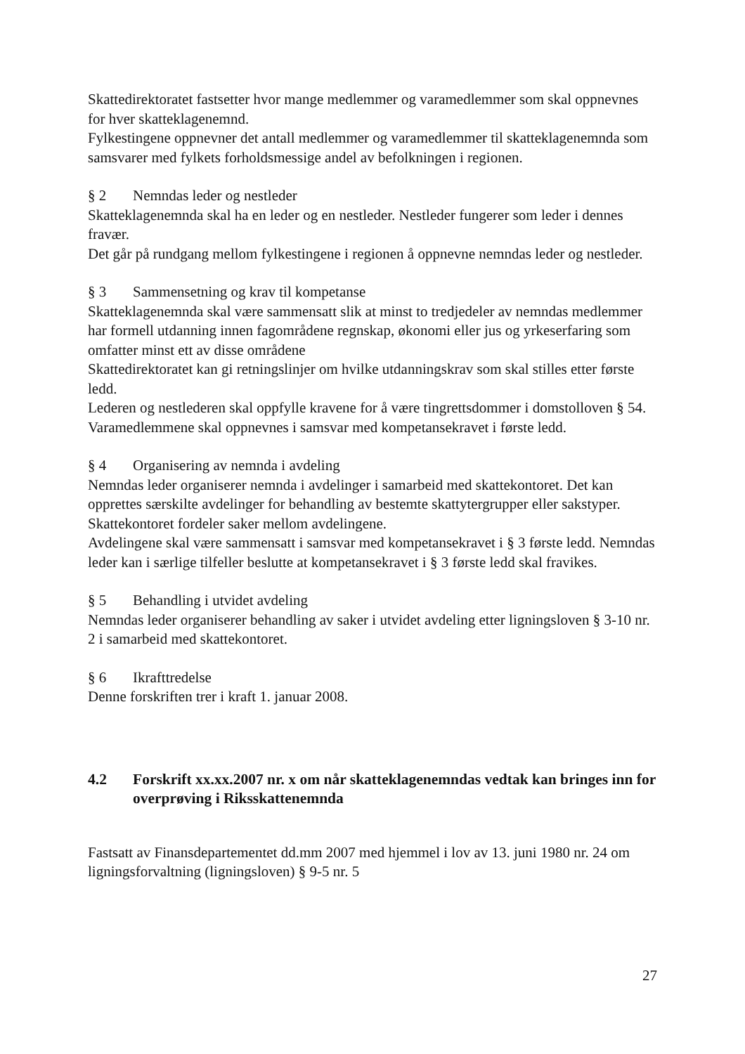Skattedirektoratet fastsetter hvor mange medlemmer og varamedlemmer som skal oppnevnes for hver skatteklagenemnd.
Fylkestingene oppnevner det antall medlemmer og varamedlemmer til skatteklagenemnda som samsvarer med fylkets forholdsmessige andel av befolkningen i regionen.
§ 2 Nemndas leder og nestleder
Skatteklagenemnda skal ha en leder og en nestleder. Nestleder fungerer som leder i dennes fravær.
Det går på rundgang mellom fylkestingene i regionen å oppnevne nemndas leder og nestleder.
§ 3 Sammensetning og krav til kompetanse
Skatteklagenemnda skal være sammensatt slik at minst to tredjedeler av nemndas medlemmer har formell utdanning innen fagområdene regnskap, økonomi eller jus og yrkeserfaring som omfatter minst ett av disse områdene
Skattedirektoratet kan gi retningslinjer om hvilke utdanningskrav som skal stilles etter første ledd.
Lederen og nestlederen skal oppfylle kravene for å være tingrettsdommer i domstolloven § 54.
Varamedlemmene skal oppnevnes i samsvar med kompetansekravet i første ledd.
§ 4 Organisering av nemnda i avdeling
Nemndas leder organiserer nemnda i avdelinger i samarbeid med skattekontoret. Det kan opprettes særskilte avdelinger for behandling av bestemte skattytergrupper eller sakstyper.
Skattekontoret fordeler saker mellom avdelingene.
Avdelingene skal være sammensatt i samsvar med kompetansekravet i § 3 første ledd. Nemndas leder kan i særlige tilfeller beslutte at kompetansekravet i § 3 første ledd skal fravikes.
§ 5 Behandling i utvidet avdeling
Nemndas leder organiserer behandling av saker i utvidet avdeling etter ligningsloven § 3-10 nr. 2 i samarbeid med skattekontoret.
§ 6 Ikrafttredelse
Denne forskriften trer i kraft 1. januar 2008.
4.2 Forskrift xx.xx.2007 nr. x om når skatteklagenemndas vedtak kan bringes inn for overprøving i Riksskattenemnda
Fastsatt av Finansdepartementet dd.mm 2007 med hjemmel i lov av 13. juni 1980 nr. 24 om ligningsforvaltning (ligningsloven) § 9-5 nr. 5
27